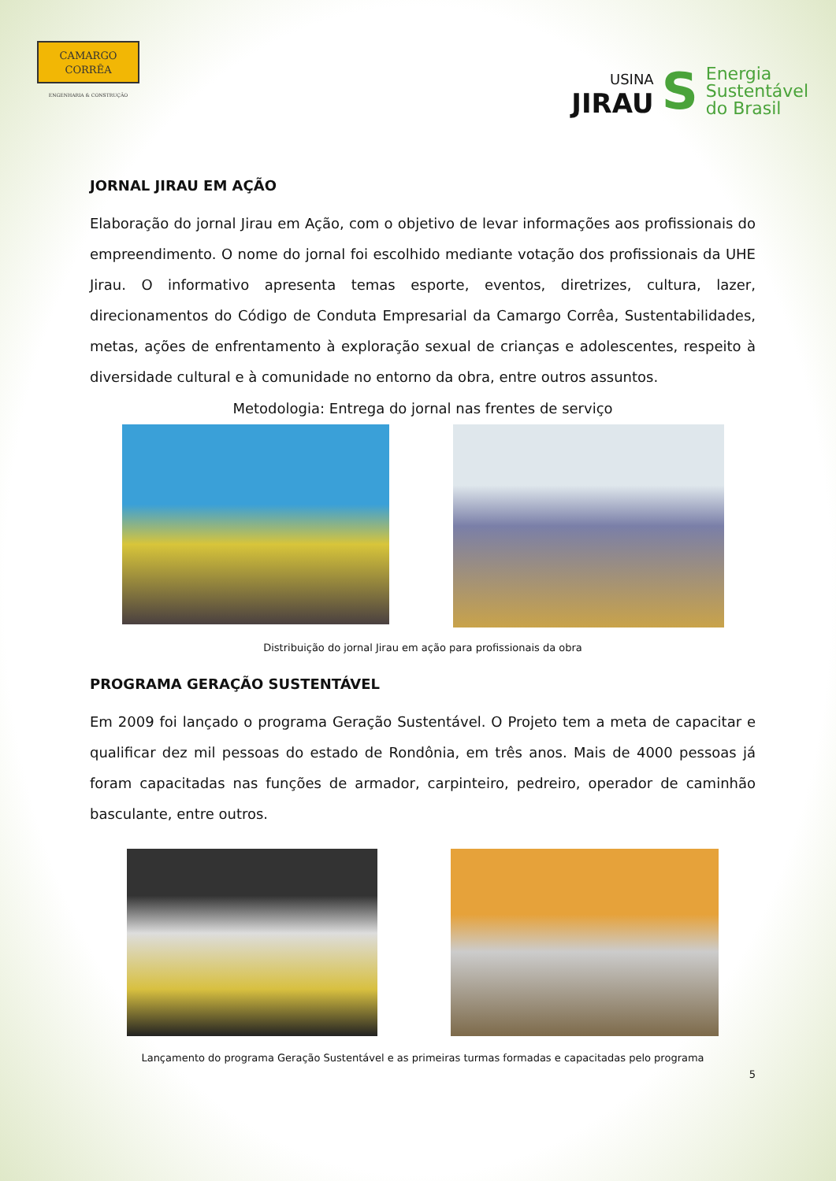CAMARGO
CORRÊA
ENGENHARIA & CONSTRUÇÃO
USINA
JIRAU
S
Energia
Sustentável
do Brasil
JORNAL JIRAU EM AÇÃO
Elaboração do jornal Jirau em Ação, com o objetivo de levar informações aos profissionais do empreendimento. O nome do jornal foi escolhido mediante votação dos profissionais da UHE Jirau. O informativo apresenta temas esporte, eventos, diretrizes, cultura, lazer, direcionamentos do Código de Conduta Empresarial da Camargo Corrêa, Sustentabilidades, metas, ações de enfrentamento à exploração sexual de crianças e adolescentes, respeito à diversidade cultural e à comunidade no entorno da obra, entre outros assuntos.
Metodologia: Entrega do jornal nas frentes de serviço
Distribuição do jornal Jirau em ação para profissionais da obra
PROGRAMA GERAÇÃO SUSTENTÁVEL
Em 2009 foi lançado o programa Geração Sustentável. O Projeto tem a meta de capacitar e qualificar dez mil pessoas do estado de Rondônia, em três anos. Mais de 4000 pessoas já foram capacitadas nas funções de armador, carpinteiro, pedreiro, operador de caminhão basculante, entre outros.
Lançamento do programa Geração Sustentável e as primeiras turmas formadas e capacitadas pelo programa
5